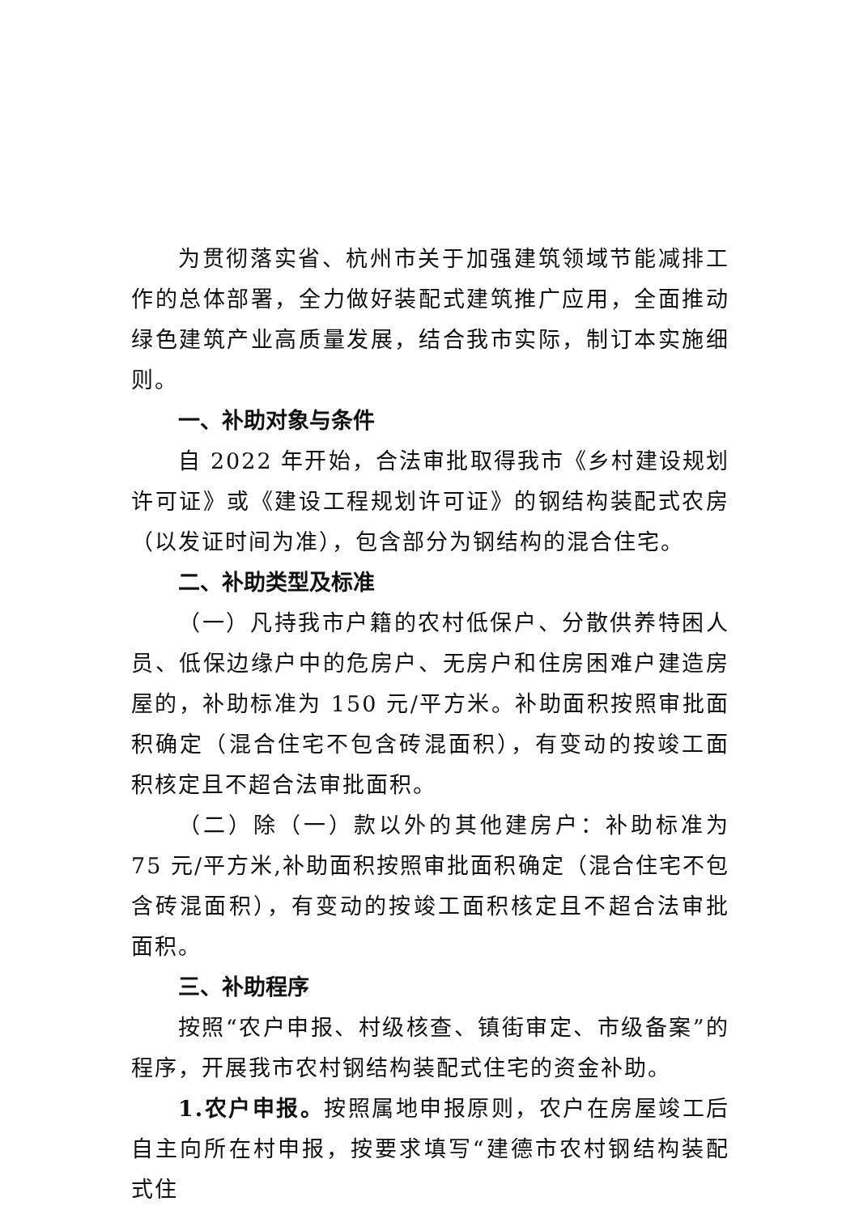为贯彻落实省、杭州市关于加强建筑领域节能减排工作的总体部署，全力做好装配式建筑推广应用，全面推动绿色建筑产业高质量发展，结合我市实际，制订本实施细则。
一、补助对象与条件
自 2022 年开始，合法审批取得我市《乡村建设规划许可证》或《建设工程规划许可证》的钢结构装配式农房（以发证时间为准），包含部分为钢结构的混合住宅。
二、补助类型及标准
（一）凡持我市户籍的农村低保户、分散供养特困人员、低保边缘户中的危房户、无房户和住房困难户建造房屋的，补助标准为 150 元/平方米。补助面积按照审批面积确定（混合住宅不包含砖混面积），有变动的按竣工面积核定且不超合法审批面积。
（二）除（一）款以外的其他建房户：补助标准为 75 元/平方米,补助面积按照审批面积确定（混合住宅不包含砖混面积），有变动的按竣工面积核定且不超合法审批面积。
三、补助程序
按照“农户申报、村级核查、镇街审定、市级备案”的程序，开展我市农村钢结构装配式住宅的资金补助。
1.农户申报。按照属地申报原则，农户在房屋竣工后自主向所在村申报，按要求填写“建德市农村钢结构装配式住